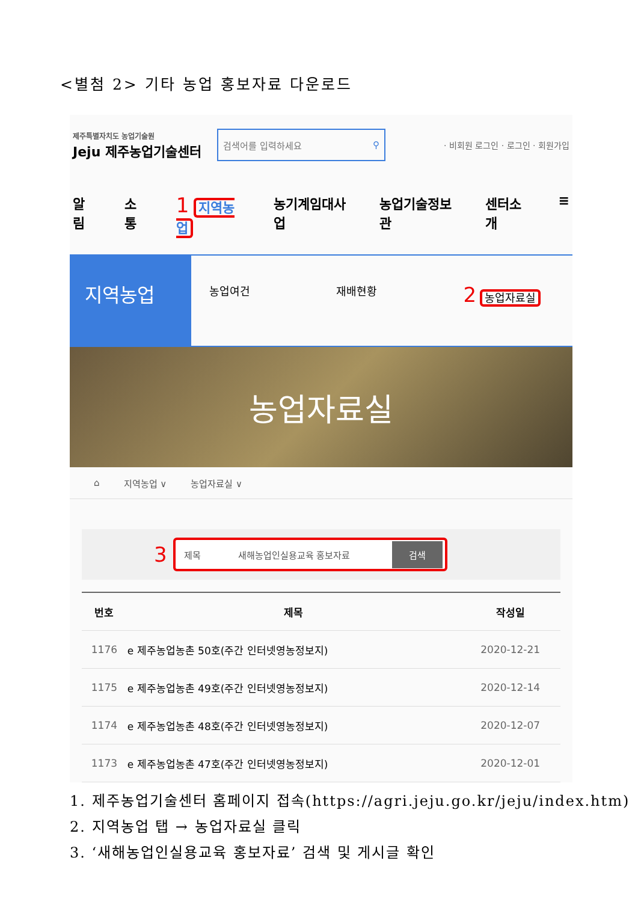<별첨 2> 기타 농업 홍보자료 다운로드
제주특별자치도 농업기술원
Jeju 제주농업기술센터
검색어를 입력하세요 ⚲
· 비회원 로그인 · 로그인 · 회원가입
알림 소통 1 지역농업 농기계임대사업 농업기술정보관 센터소개 ≡
지역농업
농업여건 재배현황
2 농업자료실
농업자료실
⌂ 지역농업 ∨ 농업자료실 ∨
3
제목 새해농업인실용교육 홍보자료 검색
| 번호 | 제목 | 작성일 |
| --- | --- | --- |
| 1176 | e 제주농업농촌 50호(주간 인터넷영농정보지) | 2020-12-21 |
| 1175 | e 제주농업농촌 49호(주간 인터넷영농정보지) | 2020-12-14 |
| 1174 | e 제주농업농촌 48호(주간 인터넷영농정보지) | 2020-12-07 |
| 1173 | e 제주농업농촌 47호(주간 인터넷영농정보지) | 2020-12-01 |
1. 제주농업기술센터 홈페이지 접속(https://agri.jeju.go.kr/jeju/index.htm)
2. 지역농업 탭 → 농업자료실 클릭
3. ‘새해농업인실용교육 홍보자료’ 검색 및 게시글 확인